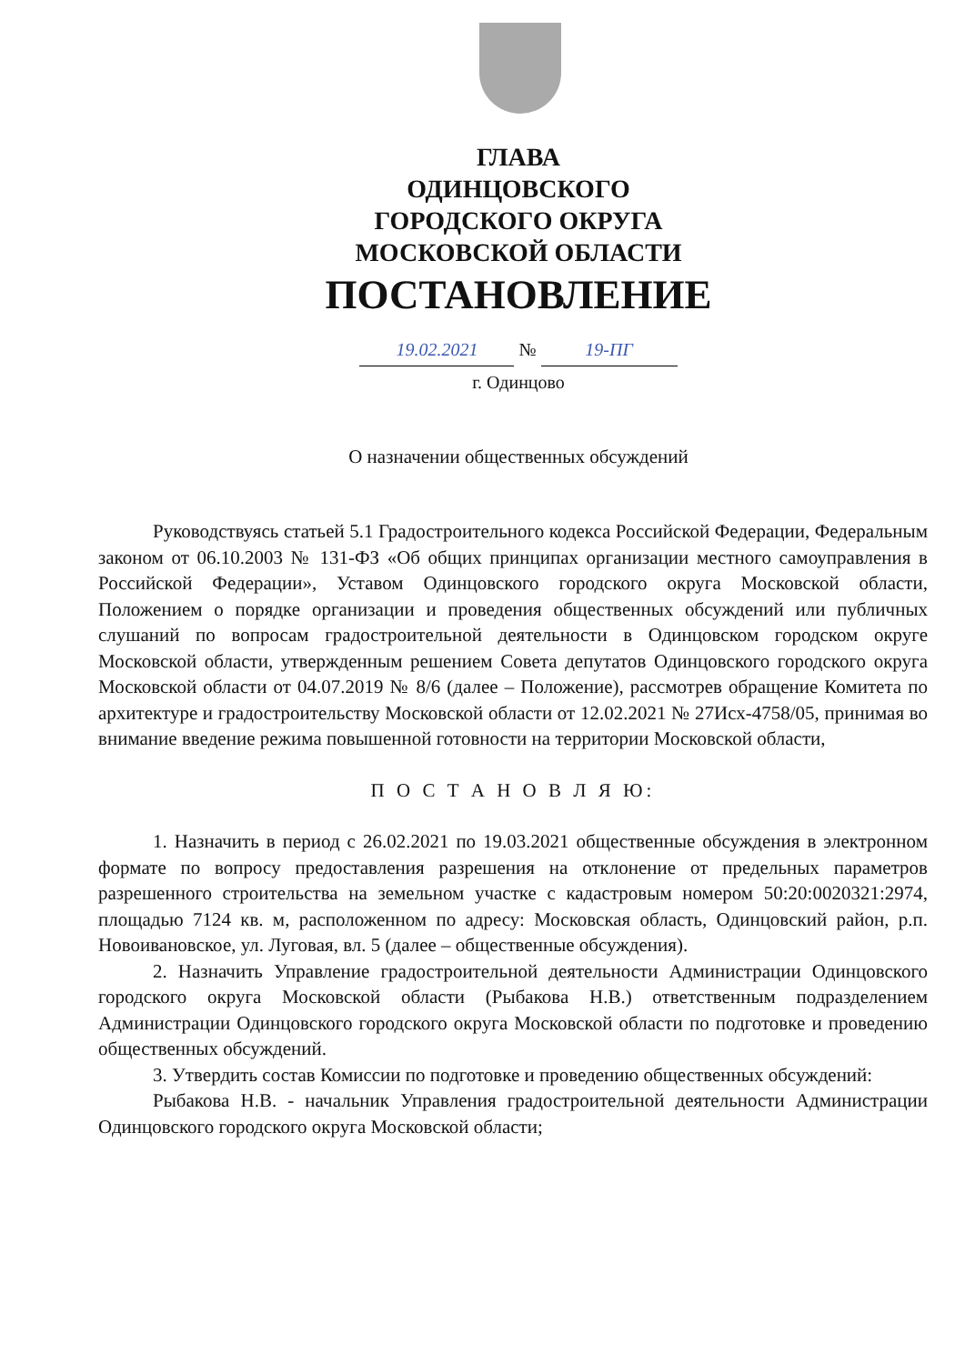ГЛАВА
ОДИНЦОВСКОГО
ГОРОДСКОГО ОКРУГА
МОСКОВСКОЙ ОБЛАСТИ
ПОСТАНОВЛЕНИЕ
19.02.2021 № 19-ПГ
г. Одинцово
О назначении общественных обсуждений
Руководствуясь статьей 5.1 Градостроительного кодекса Российской Федерации, Федеральным законом от 06.10.2003 № 131-ФЗ «Об общих принципах организации местного самоуправления в Российской Федерации», Уставом Одинцовского городского округа Московской области, Положением о порядке организации и проведения общественных обсуждений или публичных слушаний по вопросам градостроительной деятельности в Одинцовском городском округе Московской области, утвержденным решением Совета депутатов Одинцовского городского округа Московской области от 04.07.2019 № 8/6 (далее – Положение), рассмотрев обращение Комитета по архитектуре и градостроительству Московской области от 12.02.2021 № 27Исх-4758/05, принимая во внимание введение режима повышенной готовности на территории Московской области,
П О С Т А Н О В Л Я Ю:
1. Назначить в период с 26.02.2021 по 19.03.2021 общественные обсуждения в электронном формате по вопросу предоставления разрешения на отклонение от предельных параметров разрешенного строительства на земельном участке с кадастровым номером 50:20:0020321:2974, площадью 7124 кв. м, расположенном по адресу: Московская область, Одинцовский район, р.п. Новоивановское, ул. Луговая, вл. 5 (далее – общественные обсуждения).
2. Назначить Управление градостроительной деятельности Администрации Одинцовского городского округа Московской области (Рыбакова Н.В.) ответственным подразделением Администрации Одинцовского городского округа Московской области по подготовке и проведению общественных обсуждений.
3. Утвердить состав Комиссии по подготовке и проведению общественных обсуждений:
Рыбакова Н.В. - начальник Управления градостроительной деятельности Администрации Одинцовского городского округа Московской области;